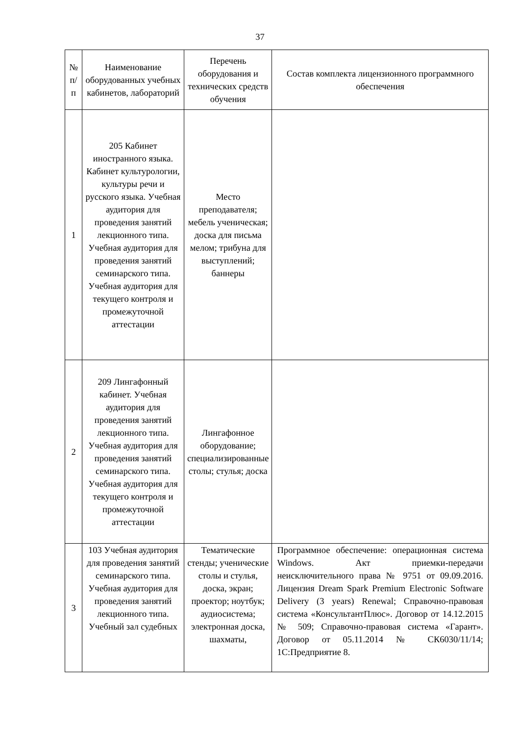37
| № п/ п | Наименование оборудованных учебных кабинетов, лабораторий | Перечень оборудования и технических средств обучения | Состав комплекта лицензионного программного обеспечения |
| --- | --- | --- | --- |
| 1 | 205 Кабинет иностранного языка. Кабинет культурологии, культуры речи и русского языка. Учебная аудитория для проведения занятий лекционного типа. Учебная аудитория для проведения занятий семинарского типа. Учебная аудитория для текущего контроля и промежуточной аттестации | Место преподавателя; мебель ученическая; доска для письма мелом; трибуна для выступлений; баннеры | |
| 2 | 209 Лингафонный кабинет. Учебная аудитория для проведения занятий лекционного типа. Учебная аудитория для проведения занятий семинарского типа. Учебная аудитория для текущего контроля и промежуточной аттестации | Лингафонное оборудование; специализированные столы; стулья; доска | |
| 3 | 103 Учебная аудитория для проведения занятий семинарского типа. Учебная аудитория для проведения занятий лекционного типа. Учебный зал судебных | Тематические стенды; ученические столы и стулья, доска, экран; проектор; ноутбук; аудиосистема; электронная доска, шахматы, | Программное обеспечение: операционная система Windows. Акт приемки-передачи неисключительного права № 9751 от 09.09.2016. Лицензия Dream Spark Premium Electronic Software Delivery (3 years) Renewal; Справочно-правовая система «КонсультантПлюс». Договор от 14.12.2015 № 509; Справочно-правовая система «Гарант». Договор от 05.11.2014 № СК6030/11/14; 1С:Предприятие 8. |